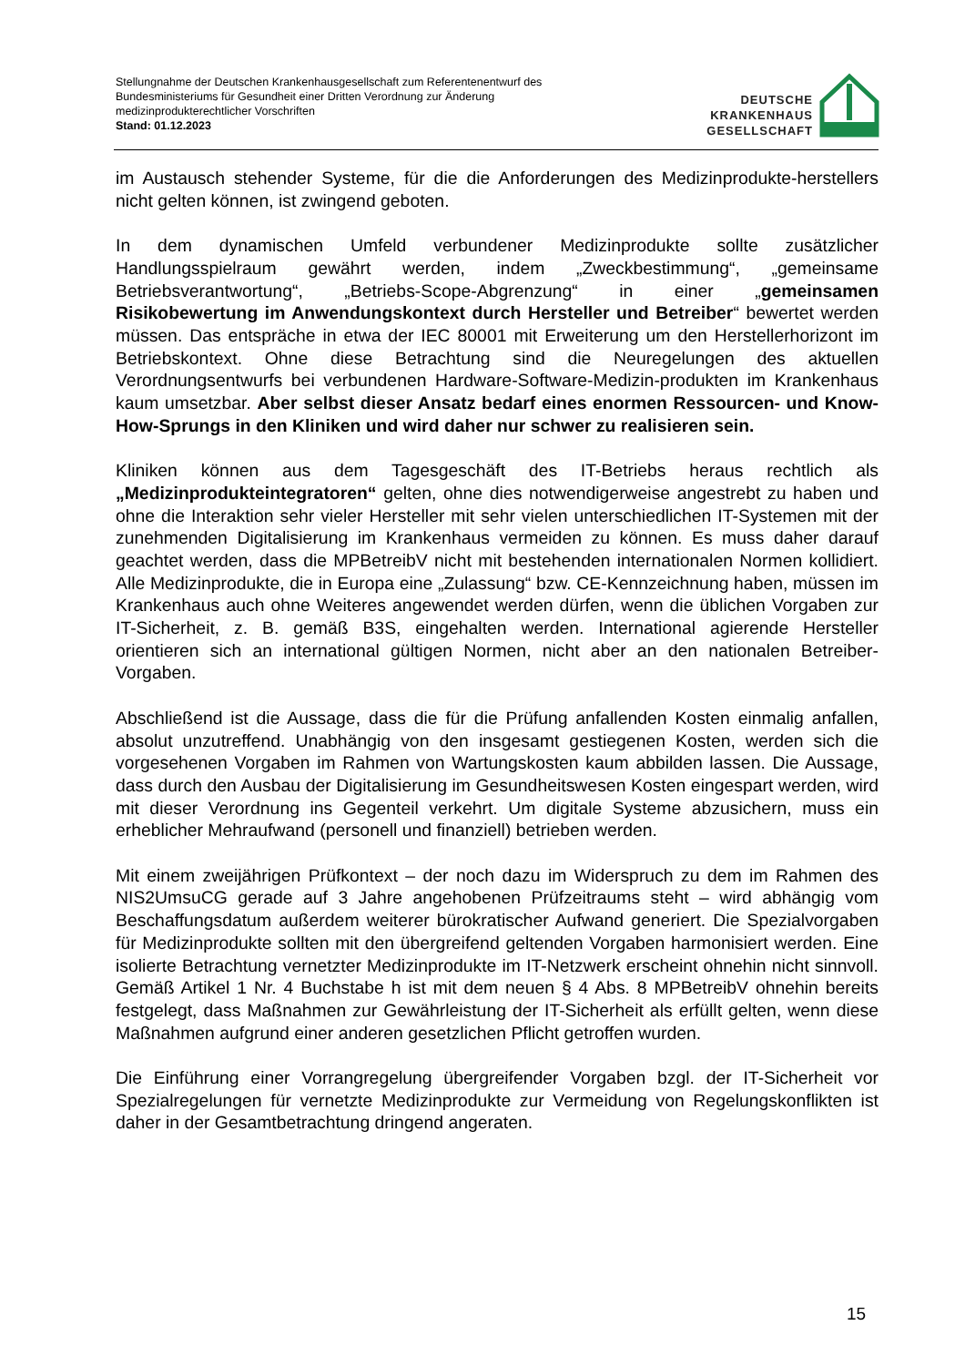Stellungnahme der Deutschen Krankenhausgesellschaft zum Referentenentwurf des
Bundesministeriums für Gesundheit einer Dritten Verordnung zur Änderung
medizinprodukterechtlicher Vorschriften
Stand: 01.12.2023
DEUTSCHE
KRANKENHAUS
GESELLSCHAFT
im Austausch stehender Systeme, für die die Anforderungen des Medizinprodukte-herstellers nicht gelten können, ist zwingend geboten.
In dem dynamischen Umfeld verbundener Medizinprodukte sollte zusätzlicher Handlungsspielraum gewährt werden, indem „Zweckbestimmung“, „gemeinsame Betriebsverantwortung“, „Betriebs-Scope-Abgrenzung“ in einer „gemeinsamen Risikobewertung im Anwendungskontext durch Hersteller und Betreiber“ bewertet werden müssen. Das entspräche in etwa der IEC 80001 mit Erweiterung um den Herstellerhorizont im Betriebskontext. Ohne diese Betrachtung sind die Neuregelungen des aktuellen Verordnungsentwurfs bei verbundenen Hardware-Software-Medizin-produkten im Krankenhaus kaum umsetzbar. Aber selbst dieser Ansatz bedarf eines enormen Ressourcen- und Know-How-Sprungs in den Kliniken und wird daher nur schwer zu realisieren sein.
Kliniken können aus dem Tagesgeschäft des IT-Betriebs heraus rechtlich als „Medizinprodukteintegratoren“ gelten, ohne dies notwendigerweise angestrebt zu haben und ohne die Interaktion sehr vieler Hersteller mit sehr vielen unterschiedlichen IT-Systemen mit der zunehmenden Digitalisierung im Krankenhaus vermeiden zu können. Es muss daher darauf geachtet werden, dass die MPBetreibV nicht mit bestehenden internationalen Normen kollidiert. Alle Medizinprodukte, die in Europa eine „Zulassung“ bzw. CE-Kennzeichnung haben, müssen im Krankenhaus auch ohne Weiteres angewendet werden dürfen, wenn die üblichen Vorgaben zur IT-Sicherheit, z. B. gemäß B3S, eingehalten werden. International agierende Hersteller orientieren sich an international gültigen Normen, nicht aber an den nationalen Betreiber-Vorgaben.
Abschließend ist die Aussage, dass die für die Prüfung anfallenden Kosten einmalig anfallen, absolut unzutreffend. Unabhängig von den insgesamt gestiegenen Kosten, werden sich die vorgesehenen Vorgaben im Rahmen von Wartungskosten kaum abbilden lassen. Die Aussage, dass durch den Ausbau der Digitalisierung im Gesundheitswesen Kosten eingespart werden, wird mit dieser Verordnung ins Gegenteil verkehrt. Um digitale Systeme abzusichern, muss ein erheblicher Mehraufwand (personell und finanziell) betrieben werden.
Mit einem zweijährigen Prüfkontext – der noch dazu im Widerspruch zu dem im Rahmen des NIS2UmsuCG gerade auf 3 Jahre angehobenen Prüfzeitraums steht – wird abhängig vom Beschaffungsdatum außerdem weiterer bürokratischer Aufwand generiert. Die Spezialvorgaben für Medizinprodukte sollten mit den übergreifend geltenden Vorgaben harmonisiert werden. Eine isolierte Betrachtung vernetzter Medizinprodukte im IT-Netzwerk erscheint ohnehin nicht sinnvoll. Gemäß Artikel 1 Nr. 4 Buchstabe h ist mit dem neuen § 4 Abs. 8 MPBetreibV ohnehin bereits festgelegt, dass Maßnahmen zur Gewährleistung der IT-Sicherheit als erfüllt gelten, wenn diese Maßnahmen aufgrund einer anderen gesetzlichen Pflicht getroffen wurden.
Die Einführung einer Vorrangregelung übergreifender Vorgaben bzgl. der IT-Sicherheit vor Spezialregelungen für vernetzte Medizinprodukte zur Vermeidung von Regelungskonflikten ist daher in der Gesamtbetrachtung dringend angeraten.
15